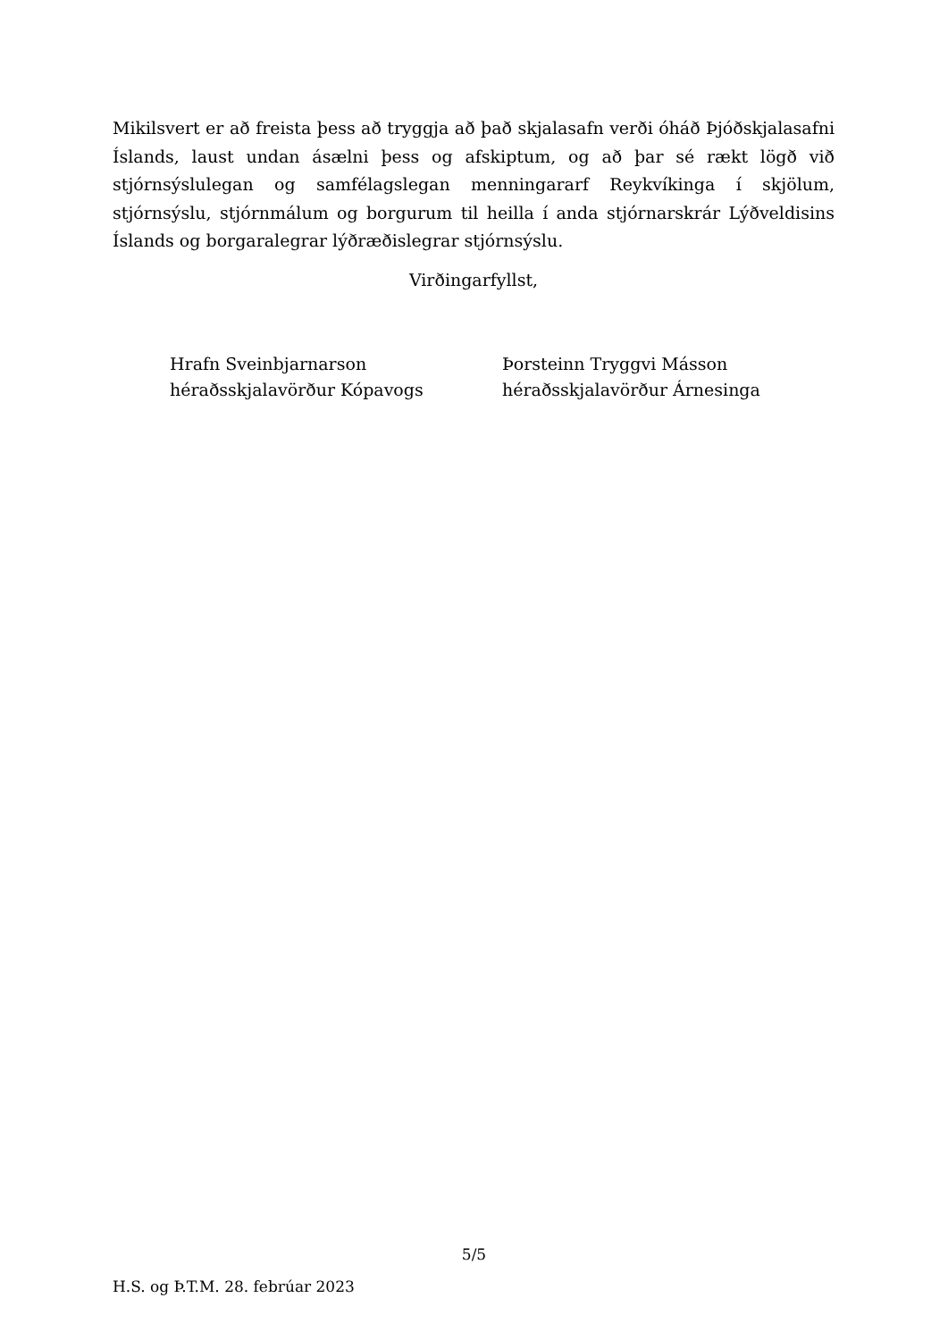Mikilsvert er að freista þess að tryggja að það skjalasafn verði óháð Þjóðskjalasafni Íslands, laust undan ásælni þess og afskiptum, og að þar sé rækt lögð við stjórnsýslulegan og samfélagslegan menningararf Reykvíkinga í skjölum, stjórnsýslu, stjórnmálum og borgurum til heilla í anda stjórnarskrár Lýðveldisins Íslands og borgaralegrar lýðræðislegrar stjórnsýslu.
Virðingarfyllst,
Hrafn Sveinbjarnarson
héraðsskjalavörður Kópavogs
Þorsteinn Tryggvi Másson
héraðsskjalavörður Árnesinga
5/5
H.S. og Þ.T.M. 28. febrúar 2023